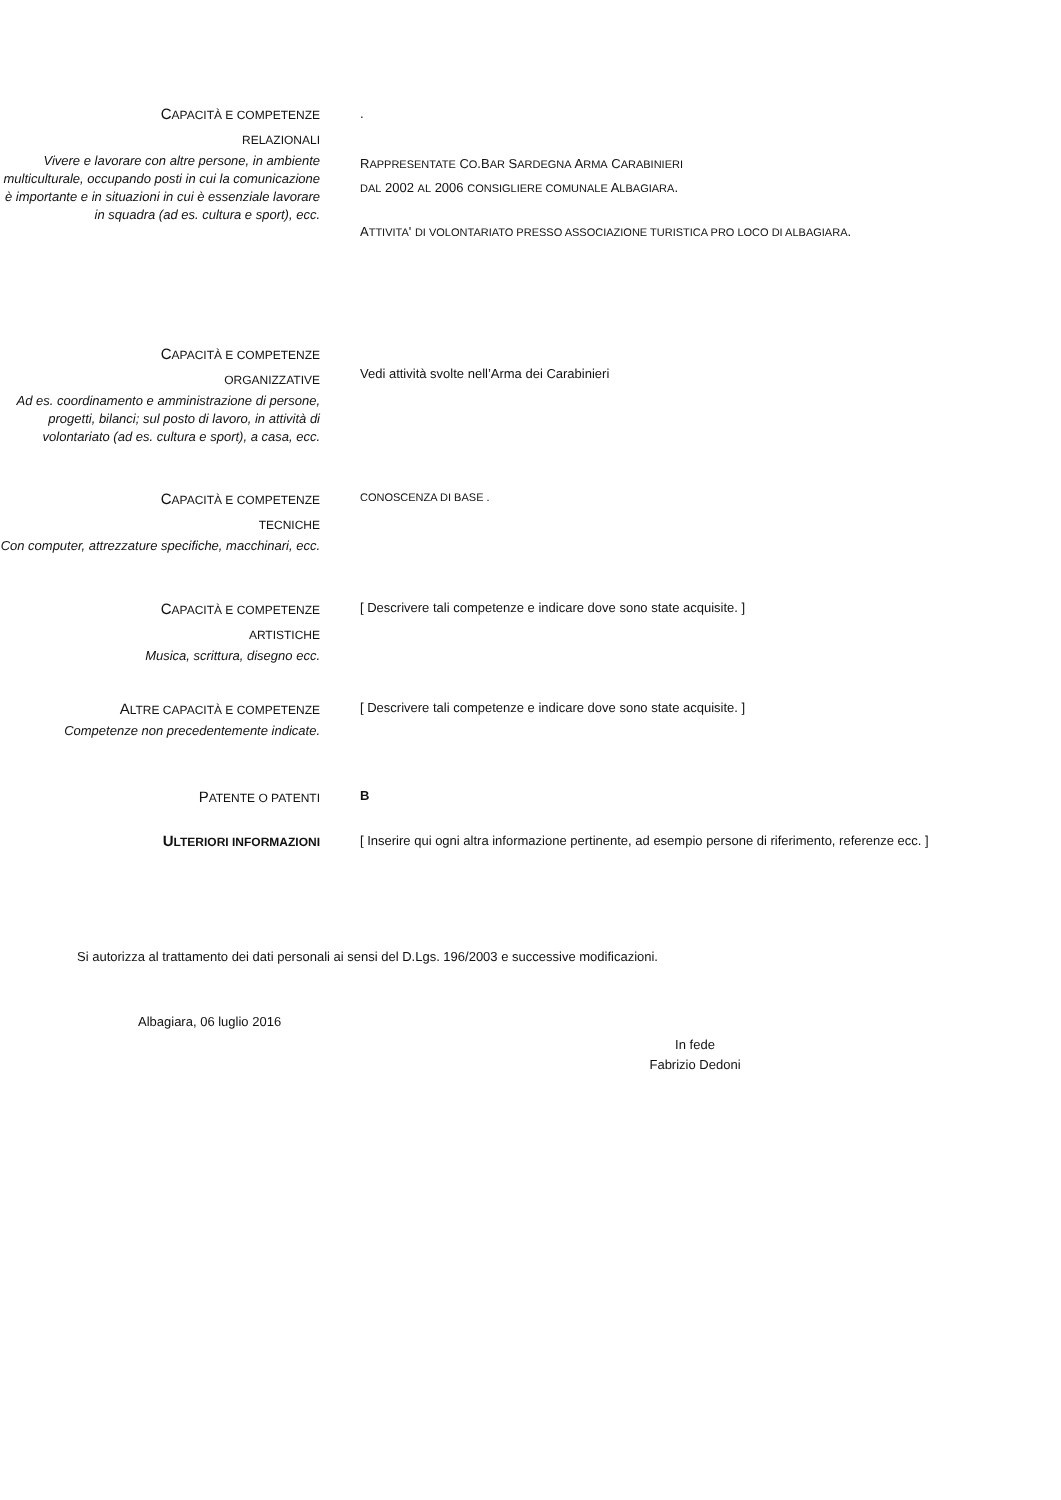CAPACITÀ E COMPETENZE
RELAZIONALI
Vivere e lavorare con altre persone, in ambiente multiculturale, occupando posti in cui la comunicazione è importante e in situazioni in cui è essenziale lavorare in squadra (ad es. cultura e sport), ecc.
.
RAPPRESENTATE CO.BAR SARDEGNA ARMA CARABINIERI
DAL 2002 AL 2006 CONSIGLIERE COMUNALE ALBAGIARA.
ATTIVITA' DI VOLONTARIATO PRESSO ASSOCIAZIONE TURISTICA PRO LOCO DI ALBAGIARA.
CAPACITÀ E COMPETENZE
ORGANIZZATIVE
Ad es. coordinamento e amministrazione di persone, progetti, bilanci; sul posto di lavoro, in attività di volontariato (ad es. cultura e sport), a casa, ecc.
Vedi attività svolte nell’Arma dei Carabinieri
CAPACITÀ E COMPETENZE
TECNICHE
Con computer, attrezzature specifiche, macchinari, ecc.
CONOSCENZA DI BASE .
CAPACITÀ E COMPETENZE
ARTISTICHE
Musica, scrittura, disegno ecc.
[ Descrivere tali competenze e indicare dove sono state acquisite. ]
ALTRE CAPACITÀ E COMPETENZE
Competenze non precedentemente indicate.
[ Descrivere tali competenze e indicare dove sono state acquisite. ]
PATENTE O PATENTI
B
ULTERIORI INFORMAZIONI
[ Inserire qui ogni altra informazione pertinente, ad esempio persone di riferimento, referenze ecc. ]
Si autorizza al trattamento dei dati personali ai sensi del D.Lgs. 196/2003 e successive modificazioni.
Albagiara, 06 luglio 2016
In fede
Fabrizio Dedoni